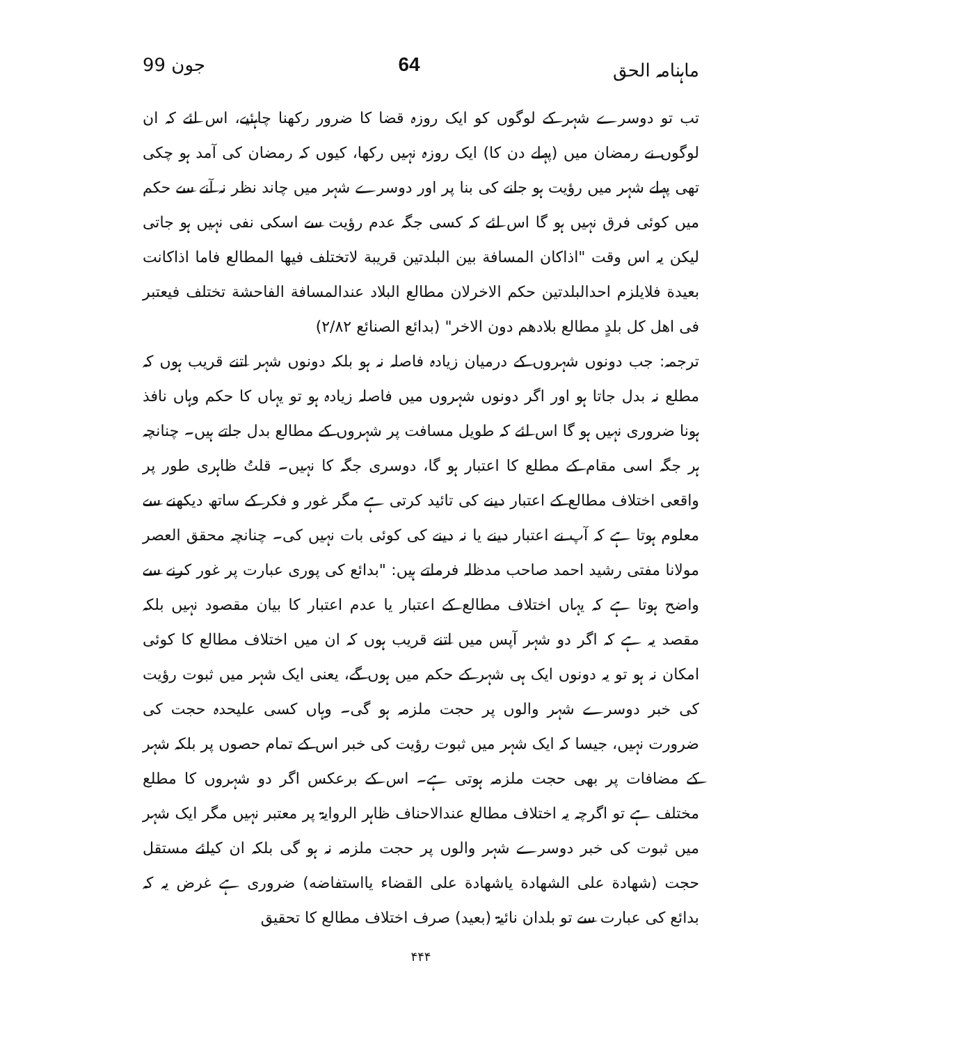ماہنامہ الحق 64 جون 99
تب تو دوسرے شہر کے لوگوں کو ایک روزہ قضا کا ضرور رکھنا چاہئیے، اس لئے کہ ان لوگوں نے رمضان میں (پہلے دن کا) ایک روزہ نہیں رکھا، کیوں کہ رمضان کی آمد ہو چکی تھی پہلے شہر میں رؤیت ہو جانے کی بنا پر اور دوسرے شہر میں چاند نظر نہ آنے سے حکم میں کوئی فرق نہیں ہو گا اس لئے کہ کسی جگہ عدم رؤیت سے اسکی نفی نہیں ہو جاتی لیکن یہ اس وقت "اذاکان المسافة بین البلدتین قریبة لاتختلف فیها المطالع فاما اذاکانت بعیدة فلایلزم احدالبلدتین حکم الاخرلان مطالع البلاد عندالمسافة الفاحشة تختلف فیعتبر فی اهل کل بلدٍ مطالع بلادهم دون الاخر" (بدائع الصنائع ۲/۸۲)
ترجمہ: جب دونوں شہروں کے درمیان زیادہ فاصلہ نہ ہو بلکہ دونوں شہر اتنے قریب ہوں کہ مطلع نہ بدل جاتا ہو اور اگر دونوں شہروں میں فاصلہ زیادہ ہو تو یہاں کا حکم وہاں نافذ ہونا ضروری نہیں ہو گا اس لئے کہ طویل مسافت پر شہروں کے مطالع بدل جاتے ہیں۔ چنانچہ ہر جگہ اسی مقام کے مطلع کا اعتبار ہو گا، دوسری جگہ کا نہیں۔ قلتُ ظاہری طور پر واقعی اختلاف مطالع کے اعتبار دینے کی تائید کرتی ہے مگر غور و فکر کے ساتھ دیکھنے سے معلوم ہوتا ہے کہ آپ نے اعتبار دینے یا نہ دینے کی کوئی بات نہیں کی۔ چنانچہ محقق العصر مولانا مفتی رشید احمد صاحب مدظلہ فرماتے ہیں: "بدائع کی پوری عبارت پر غور کرنے سے واضح ہوتا ہے کہ یہاں اختلاف مطالع کے اعتبار یا عدم اعتبار کا بیان مقصود نہیں بلکہ مقصد یہ ہے کہ اگر دو شہر آپس میں اتنے قریب ہوں کہ ان میں اختلاف مطالع کا کوئی امکان نہ ہو تو یہ دونوں ایک ہی شہر کے حکم میں ہوں گے، یعنی ایک شہر میں ثبوت رؤیت کی خبر دوسرے شہر والوں پر حجت ملزمہ ہو گی۔ وہاں کسی علیحدہ حجت کی ضرورت نہیں، جیسا کہ ایک شہر میں ثبوت رؤیت کی خبر اس کے تمام حصوں پر بلکہ شہر کے مضافات پر بھی حجت ملزمہ ہوتی ہے۔ اس کے برعکس اگر دو شہروں کا مطلع مختلف ہے تو اگرچہ یہ اختلاف مطالع عندالاحناف ظاہر الروایۃ پر معتبر نہیں مگر ایک شہر میں ثبوت کی خبر دوسرے شہر والوں پر حجت ملزمہ نہ ہو گی بلکہ ان کیلئے مستقل حجت (شهادة علی الشهادة یاشهادة علی القضاء یااستفاضه) ضروری ہے غرض یہ کہ بدائع کی عبارت سے تو بلدان نائیۃ (بعید) صرف اختلاف مطالع کا تحقیق
۴۴۴